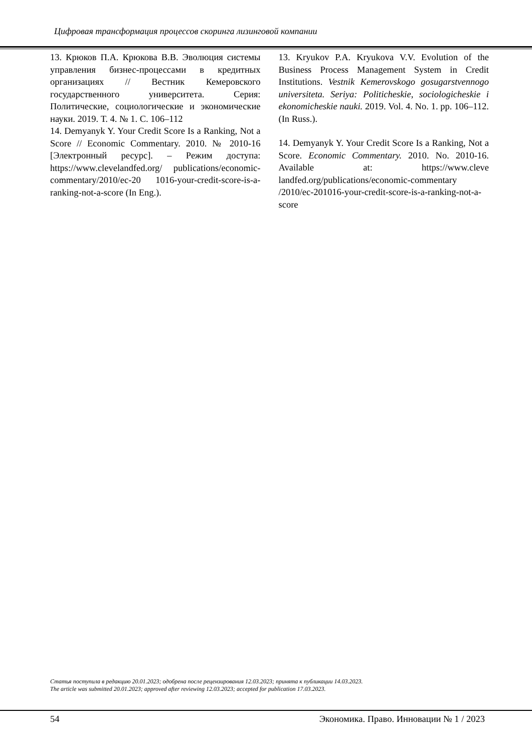Цифровая трансформация процессов скоринга лизинговой компании
13. Крюков П.А. Крюкова В.В. Эволюция системы управления бизнес-процессами в кредитных организациях // Вестник Кемеровского государственного университета. Серия: Политические, социологические и экономические науки. 2019. Т. 4. № 1. С. 106–112
14. Demyanyk Y. Your Credit Score Is a Ranking, Not a Score // Economic Commentary. 2010. № 2010-16 [Электронный ресурс]. – Режим доступа: https://www.clevelandfed.org/ publications/economic-commentary/2010/ec-20 1016-your-credit-score-is-a-ranking-not-a-score (In Eng.).
13. Kryukov P.A. Kryukova V.V. Evolution of the Business Process Management System in Credit Institutions. Vestnik Kemerovskogo gosugarstvennogo universiteta. Seriya: Politicheskie, sociologicheskie i ekonomicheskie nauki. 2019. Vol. 4. No. 1. pp. 106–112. (In Russ.).
14. Demyanyk Y. Your Credit Score Is a Ranking, Not a Score. Economic Commentary. 2010. No. 2010-16. Available at: https://www.cleve landfed.org/publications/economic-commentary /2010/ec-201016-your-credit-score-is-a-ranking-not-a-score
Статья поступила в редакцию 20.01.2023; одобрена после рецензирования 12.03.2023; принята к публикации 14.03.2023.
The article was submitted 20.01.2023; approved after reviewing 12.03.2023; accepted for publication 17.03.2023.
54 Экономика. Право. Инновации № 1 / 2023